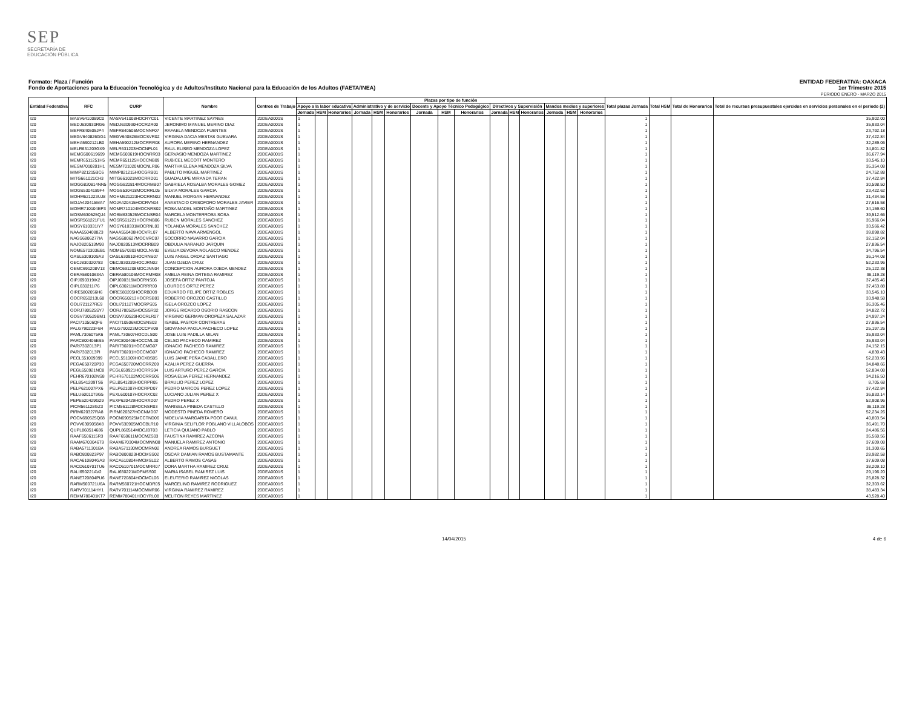SEP
SECRETARÍA DE
EDUCACIÓN PÚBLICA
Formato: Plaza / Función
Fondo de Aportaciones para la Educación Tecnológica y de Adultos/Instituto Nacional para la Educación de los Adultos (FAETA/INEA)
ENTIDAD FEDERATIVA: OAXACA
1er Trimestre 2015
PERIODO ENERO - MARZO 2015
| Entidad Federativa | RFC | CURP | Nombre | Centros de Trabajo | Plazas por tipo de función | | | | | | | | | | | | | | | Total plazas Jornada | Total HSM | Total de Honorarios | Total de recursos presupuestales ejercidos en servicios personales en el periodo (2) |
| --- | --- | --- | --- | --- | --- | --- | --- | --- | --- | --- | --- | --- | --- | --- | --- | --- | --- | --- | --- | --- | --- | --- | --- |
| | | | | | Apoyo a la labor educativa | | | Administrativo y de servicio | | | Docente y Apoyo Técnico Pedagógico | | | Directivos y Supervisión | | | Mandos medios y superiores | | | | | | |
| | | | | | Jornada | HSM | Honorarios | Jornada | HSM | Honorarios | Jornada | HSM | Honorarios | Jornada | HSM | Honorarios | Jornada | HSM | Honorarios | | | | |
| I20 | MASV6410089C0 | MASV641008HOCRYC01 | VICENTE MARTINEZ SAYNES | 20DEA0001S | 1 | | | | | | | | | | | | | | | 1 | | | 35,902.00 |
| I20 | MEDJ630930RG6 | MEDJ630930HOCRZR00 | JERONIMO MANUEL MERINO DIAZ | 20DEA0001S | 1 | | | | | | | | | | | | | | | 1 | | | 35,933.04 |
| I20 | MEFR840505JP4 | MEFR840505MOCNNF07 | RAFAELA MENDOZA FUENTES | 20DEA0001S | 1 | | | | | | | | | | | | | | | 1 | | | 23,792.18 |
| I20 | MEGV640826GG1 | MEGV640826MOCSVR02 | VIRGINIA DACIA MESTAS GUEVARA | 20DEA0001S | 1 | | | | | | | | | | | | | | | 1 | | | 37,422.84 |
| I20 | MEHA590212LB0 | MEHA590212MOCRRR08 | AURORA MERINO HERNANDEZ | 20DEA0001S | 1 | | | | | | | | | | | | | | | 1 | | | 32,289.06 |
| I20 | MELR631203GX9 | MELR631203HOCNPL01 | RAUL ELISEO MENDOZA LOPEZ | 20DEA0001S | 1 | | | | | | | | | | | | | | | 1 | | | 34,801.82 |
| I20 | MEMG500619699 | MEMG500619HOCNRR03 | GERVASIO MENDOZA MARTINEZ | 20DEA0001S | 1 | | | | | | | | | | | | | | | 1 | | | 36,677.94 |
| I20 | MEMR6511251H5 | MEMR651125HOCCNB09 | RUBICEL MECOTT MONTERO | 20DEA0001S | 1 | | | | | | | | | | | | | | | 1 | | | 33,545.10 |
| I20 | MESM7010201H1 | MESM701020MOCNLR06 | MARTHA ELENA MENDOZA SILVA | 20DEA0001S | 1 | | | | | | | | | | | | | | | 1 | | | 35,354.08 |
| I20 | MIMP821215BC6 | MIMP821215HOCGRB01 | PABLITO MIGUEL MARTINEZ | 20DEA0001S | 1 | | | | | | | | | | | | | | | 1 | | | 24,752.88 |
| I20 | MITG661021CH3 | MITG661021MOCRRD01 | GUADALUPE MIRANDA TERAN | 20DEA0001S | 1 | | | | | | | | | | | | | | | 1 | | | 37,422.84 |
| I20 | MOGG820814NN5 | MOGG820814MOCRMB07 | GABRIELA ROSALBA MORALES GOMEZ | 20DEA0001S | 1 | | | | | | | | | | | | | | | 1 | | | 30,598.50 |
| I20 | MOGS5304189F4 | MOGS530418MOCRRL05 | SILVIA MORALES GARCIA | 20DEA0001S | 1 | | | | | | | | | | | | | | | 1 | | | 23,422.62 |
| I20 | MOHM621223UJ8 | MOHM621223HOCRRN02 | MANUEL MORGAN HERNANDEZ | 20DEA0001S | 1 | | | | | | | | | | | | | | | 1 | | | 31,434.56 |
| I20 | MOJA420415MA7 | MOJA420415HOCRVN04 | ANASTACIO CRISOFORO MORALES JAVIER | 20DEA0001S | 1 | | | | | | | | | | | | | | | 1 | | | 27,616.58 |
| I20 | MOMR710104EP3 | MOMR710104MOCNRS02 | ROSA MADEL MONTAÑO MARTINEZ | 20DEA0001S | 1 | | | | | | | | | | | | | | | 1 | | | 34,159.60 |
| I20 | MOSM630525QJ4 | MOSM630525MOCNSR04 | MARCELA MONTERROSA SOSA | 20DEA0001S | 1 | | | | | | | | | | | | | | | 1 | | | 39,512.66 |
| I20 | MOSR561221FU1 | MOSR561221HOCRNB06 | RUBEN MORALES SANCHEZ | 20DEA0001S | 1 | | | | | | | | | | | | | | | 1 | | | 35,966.04 |
| I20 | MOSY610331IY7 | MOSY610331MOCRNL03 | YOLANDA MORALES SANCHEZ | 20DEA0001S | 1 | | | | | | | | | | | | | | | 1 | | | 33,566.42 |
| I20 | NAAA5504088Z3 | NAAA550408HOCVRL07 | ALBERTO NAVA ARMENGOL | 20DEA0001S | 1 | | | | | | | | | | | | | | | 1 | | | 39,098.82 |
| I20 | NAGS6806277IA | NAGS680627MOCVRC07 | SOCORRO NAVARRO GARCIA | 20DEA0001S | 1 | | | | | | | | | | | | | | | 1 | | | 32,152.04 |
| I20 | NAJO820513M93 | NAJO820513MOCRRB09 | OBDULIA NARANJO JARQUIN | 20DEA0001S | 1 | | | | | | | | | | | | | | | 1 | | | 27,836.54 |
| I20 | NOME570303EB1 | NOME570303MOCLNV02 | EVELIA DEVORA NOLASCO MENDEZ | 20DEA0001S | 1 | | | | | | | | | | | | | | | 1 | | | 34,796.54 |
| I20 | OASL630910SA3 | OASL630910HOCRNS07 | LUIS ANGEL ORDAZ SANTIAGO | 20DEA0001S | 1 | | | | | | | | | | | | | | | 1 | | | 36,144.08 |
| I20 | OECJ830320783 | OECJ830320HOCJRN02 | JUAN OJEDA CRUZ | 20DEA0001S | 1 | | | | | | | | | | | | | | | 1 | | | 52,233.96 |
| I20 | OEMC691208V13 | OEMC691208MOCJNN04 | CONCEPCION AURORA OJEDA MENDEZ | 20DEA0001S | 1 | | | | | | | | | | | | | | | 1 | | | 25,122.38 |
| I20 | OERA58010634A | OERA580106MOCRMM08 | AMELIA REINA ORTEGA RAMIREZ | 20DEA0001S | 1 | | | | | | | | | | | | | | | 1 | | | 36,119.28 |
| I20 | OIPJ690319IK2 | OIPJ690319MOCRNS06 | JOSEFA ORTIZ PANTOJA | 20DEA0001S | 1 | | | | | | | | | | | | | | | 1 | | | 37,485.46 |
| I20 | OIPL630211I76 | OIPL630211MOCRRR00 | LOURDES ORTIZ PEREZ | 20DEA0001S | 1 | | | | | | | | | | | | | | | 1 | | | 37,453.88 |
| I20 | OIRE5802056H6 | OIRE580205HOCRBD09 | EDUARDO FELIPE ORTIZ ROBLES | 20DEA0001S | 1 | | | | | | | | | | | | | | | 1 | | | 33,545.10 |
| I20 | OOCR650213L68 | OOCR650213HOCRSB03 | ROBERTO OROZCO CASTILLO | 20DEA0001S | 1 | | | | | | | | | | | | | | | 1 | | | 33,948.58 |
| I20 | OOLI721127RE9 | OOLI721127MOCRPS05 | ISELA OROZCO LOPEZ | 20DEA0001S | 1 | | | | | | | | | | | | | | | 1 | | | 36,305.46 |
| I20 | OORJ780525SY7 | OORJ780525HOCSSR02 | JORGE RICARDO OSORIO RASCON | 20DEA0001S | 1 | | | | | | | | | | | | | | | 1 | | | 34,822.72 |
| I20 | OOSV730529BM1 | OOSV730529HOCRLR07 | VIRGINIO GERMAN OROPEZA SALAZAR | 20DEA0001S | 1 | | | | | | | | | | | | | | | 1 | | | 24,997.24 |
| I20 | PACI710506QF6 | PACI710506MOCSNS03 | ISABEL PASTOR CONTRERAS | 20DEA0001S | 1 | | | | | | | | | | | | | | | 1 | | | 27,836.54 |
| I20 | PALG790223FB4 | PALG790223MOCCPV09 | GIOVANNA PAOLA PACHECO LOPEZ | 20DEA0001S | 1 | | | | | | | | | | | | | | | 1 | | | 25,197.26 |
| I20 | PAML7306075K6 | PAML730607HOCDLS00 | JOSE LUIS PADILLA MILAN | 20DEA0001S | 1 | | | | | | | | | | | | | | | 1 | | | 35,933.04 |
| I20 | PARC800406ES5 | PARC800406HOCCML00 | CELSO PACHECO RAMIREZ | 20DEA0001S | 1 | | | | | | | | | | | | | | | 1 | | | 35,933.04 |
| I20 | PARI7302013P1 | PARI730201HOCCMG07 | IGNACIO PACHECO RAMIREZ | 20DEA0001S | 1 | | | | | | | | | | | | | | | 1 | | | 24,152.15 |
| I20 | PARI7302013PI | PARI730201HOCCMG07 | IGNACIO PACHECO RAMIREZ | 20DEA0001S | 1 | | | | | | | | | | | | | | | 1 | | | 4,830.43 |
| I20 | PECL551009399 | PECL551009HOCXBS05 | LUIS JAIME PEÑA CABALLERO | 20DEA0001S | 1 | | | | | | | | | | | | | | | 1 | | | 52,233.96 |
| I20 | PEGA650720P30 | PEGA650720MOCRRZ09 | AZALIA PEREZ GUERRA | 20DEA0001S | 1 | | | | | | | | | | | | | | | 1 | | | 34,848.66 |
| I20 | PEGL650921NC8 | PEGL650921HOCRRS04 | LUIS ARTURO PEREZ GARCIA | 20DEA0001S | 1 | | | | | | | | | | | | | | | 1 | | | 52,834.08 |
| I20 | PEHR670102NS8 | PEHR670102MOCRRS06 | ROSA ELVA PEREZ HERNANDEZ | 20DEA0001S | 1 | | | | | | | | | | | | | | | 1 | | | 34,216.50 |
| I20 | PELB541209TS6 | PELB541209HOCRPR05 | BRAULIO PEREZ LOPEZ | 20DEA0001S | 1 | | | | | | | | | | | | | | | 1 | | | 8,705.68 |
| I20 | PELP621007PX6 | PELP621007HOCRPD07 | PEDRO MARCOS PEREZ LOPEZ | 20DEA0001S | 1 | | | | | | | | | | | | | | | 1 | | | 37,422.84 |
| I20 | PELU6001079G5 | PEXL600107HOCRXC02 | LUCIANO JULIAN PEREZ X | 20DEA0001S | 1 | | | | | | | | | | | | | | | 1 | | | 36,833.14 |
| I20 | PEPE620429G29 | PEXP620429HOCRXD07 | PEDRO PEREZ X | 20DEA0001S | 1 | | | | | | | | | | | | | | | 1 | | | 52,908.96 |
| I20 | PICM561128GZ3 | PICM561128MOCNSR03 | MARISELA PINEDA CASTILLO | 20DEA0001S | 1 | | | | | | | | | | | | | | | 1 | | | 36,119.28 |
| I20 | PIRM620327RA8 | PIRM620327HOCNMD07 | MODESTO PINEDA ROMERO | 20DEA0001S | 1 | | | | | | | | | | | | | | | 1 | | | 52,234.26 |
| I20 | POCN690525Q68 | POCN690525MCCTND06 | NIDELVIA MARGARITA POOT CANUL | 20DEA0001S | 1 | | | | | | | | | | | | | | | 1 | | | 40,803.54 |
| I20 | POVV6309058X8 | POVV630905MOCBLR10 | VIRGINIA SELIFLOR POBLANO VILLALOBOS | 20DEA0001S | 1 | | | | | | | | | | | | | | | 1 | | | 36,491.70 |
| I20 | QUPL860514686 | QUPL860514MOCJBT03 | LETICIA QUIJANO PABLO | 20DEA0001S | 1 | | | | | | | | | | | | | | | 1 | | | 24,486.56 |
| I20 | RAAF6506115R3 | RAAF650611MOCMZS03 | FAUSTINA RAMIREZ AZCONA | 20DEA0001S | 1 | | | | | | | | | | | | | | | 1 | | | 35,560.56 |
| I20 | RAAM6703046T9 | RAAM670304MOCMNN08 | MANUELA RAMIREZ ANTONIO | 20DEA0001S | 1 | | | | | | | | | | | | | | | 1 | | | 37,609.08 |
| I20 | RABA5711301BA | RABA571130MOCMRN02 | ANDREA RAMOS BURGUET | 20DEA0001S | 1 | | | | | | | | | | | | | | | 1 | | | 31,300.65 |
| I20 | RABO800823P97 | RABO800823HOCMSS02 | OSCAR DAMIAN RAMOS BUSTAMANTE | 20DEA0001S | 1 | | | | | | | | | | | | | | | 1 | | | 28,982.58 |
| I20 | RACA610804GA3 | RACA610804HMCMSL02 | ALBERTO RAMOS CASAS | 20DEA0001S | 1 | | | | | | | | | | | | | | | 1 | | | 37,609.08 |
| I20 | RACD610701TU6 | RACD610701MOCMRR07 | DORA MARTHA RAMIREZ CRUZ | 20DEA0001S | 1 | | | | | | | | | | | | | | | 1 | | | 38,209.10 |
| I20 | RALI650221AV2 | RALI650221MDFMSS00 | MARIA ISABEL RAMIREZ LUIS | 20DEA0001S | 1 | | | | | | | | | | | | | | | 1 | | | 29,196.20 |
| I20 | RANE720804PU6 | RANE720804HOCMCL06 | ELEUTERIO RAMIREZ NICOLAS | 20DEA0001S | 1 | | | | | | | | | | | | | | | 1 | | | 25,828.32 |
| I20 | RARM560721U6A | RARM560721HOCMDR05 | MARCELINO RAMIREZ RODRIGUEZ | 20DEA0001S | 1 | | | | | | | | | | | | | | | 1 | | | 32,303.62 |
| I20 | RARV701114HY1 | RARV701114MOCMMR06 | VIRGINIA RAMIREZ RAMIREZ | 20DEA0001S | 1 | | | | | | | | | | | | | | | 1 | | | 38,483.34 |
| I20 | REMM780401KT7 | REMM780401HOCYRL08 | MELITON REYES MARTÍNEZ | 20DEA0001S | 1 | | | | | | | | | | | | | | | 1 | | | 43,528.40 |
14/04/2015 4 de 6